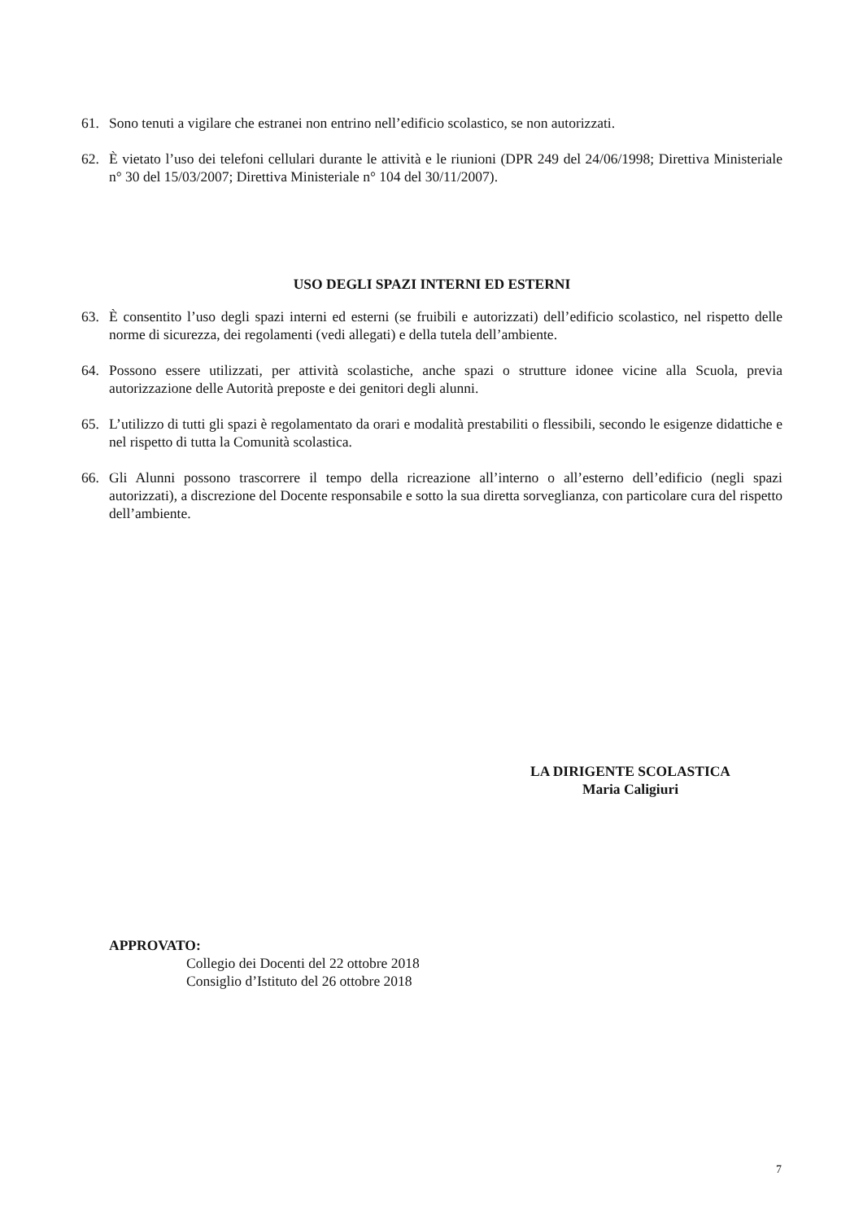61. Sono tenuti a vigilare che estranei non entrino nell’edificio scolastico, se non autorizzati.
62. È vietato l’uso dei telefoni cellulari durante le attività e le riunioni (DPR 249 del 24/06/1998; Direttiva Ministeriale n° 30 del 15/03/2007; Direttiva Ministeriale n° 104 del 30/11/2007).
USO DEGLI SPAZI INTERNI ED ESTERNI
63. È consentito l’uso degli spazi interni ed esterni (se fruibili e autorizzati) dell’edificio scolastico, nel rispetto delle norme di sicurezza, dei regolamenti (vedi allegati) e della tutela dell’ambiente.
64. Possono essere utilizzati, per attività scolastiche, anche spazi o strutture idonee vicine alla Scuola, previa autorizzazione delle Autorità preposte e dei genitori degli alunni.
65. L’utilizzo di tutti gli spazi è regolamentato da orari e modalità prestabiliti o flessibili, secondo le esigenze didattiche e nel rispetto di tutta la Comunità scolastica.
66. Gli Alunni possono trascorrere il tempo della ricreazione all’interno o all’esterno dell’edificio (negli spazi autorizzati), a discrezione del Docente responsabile e sotto la sua diretta sorveglianza, con particolare cura del rispetto dell’ambiente.
LA DIRIGENTE SCOLASTICA
Maria Caligiuri
APPROVATO:
Collegio dei Docenti del 22 ottobre 2018
Consiglio d’Istituto del 26 ottobre 2018
7